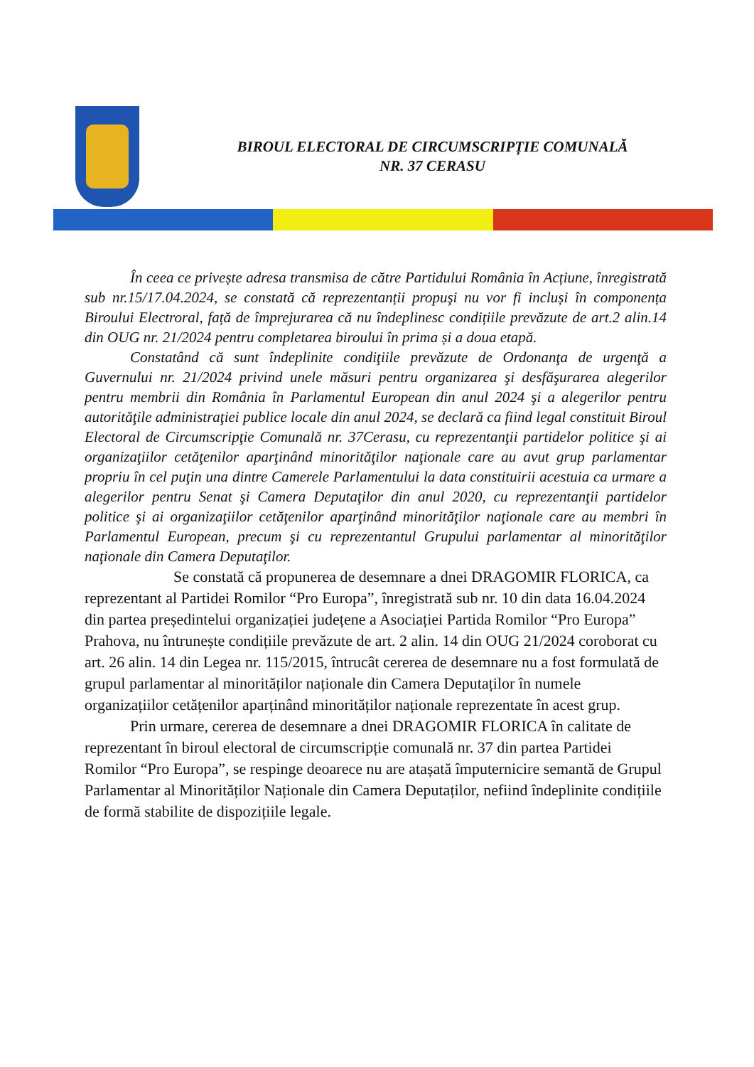BIROUL ELECTORAL DE CIRCUMSCRIPȚIE COMUNALĂ
NR. 37 CERASU
În ceea ce privește adresa transmisa de către Partidului România în Acțiune, înregistrată sub nr.15/17.04.2024, se constată că reprezentanții propuşi nu vor fi incluși în componența Biroului Electroral, față de împrejurarea că nu îndeplinesc condițiile prevăzute de art.2 alin.14 din OUG nr. 21/2024 pentru completarea biroului în prima și a doua etapă.
Constatând că sunt îndeplinite condiţiile prevăzute de Ordonanţa de urgenţă a Guvernului nr. 21/2024 privind unele măsuri pentru organizarea şi desfăşurarea alegerilor pentru membrii din România în Parlamentul European din anul 2024 şi a alegerilor pentru autorităţile administraţiei publice locale din anul 2024, se declară ca fiind legal constituit Biroul Electoral de Circumscripţie Comunală nr. 37Cerasu, cu reprezentanţii partidelor politice şi ai organizaţiilor cetăţenilor aparţinând minorităţilor naţionale care au avut grup parlamentar propriu în cel puţin una dintre Camerele Parlamentului la data constituirii acestuia ca urmare a alegerilor pentru Senat şi Camera Deputaţilor din anul 2020, cu reprezentanţii partidelor politice şi ai organizaţiilor cetăţenilor aparţinând minorităţilor naţionale care au membri în Parlamentul European, precum şi cu reprezentantul Grupului parlamentar al minorităţilor naţionale din Camera Deputaţilor.
Se constată că propunerea de desemnare a dnei DRAGOMIR FLORICA, ca reprezentant al Partidei Romilor “Pro Europa”, înregistrată sub nr. 10 din data 16.04.2024 din partea președintelui organizației județene a Asociației Partida Romilor “Pro Europa” Prahova, nu întrunește condițiile prevăzute de art. 2 alin. 14 din OUG 21/2024 coroborat cu art. 26 alin. 14 din Legea nr. 115/2015, întrucât cererea de desemnare nu a fost formulată de grupul parlamentar al minorităților naționale din Camera Deputaților în numele organizațiilor cetățenilor aparținând minorităților naționale reprezentate în acest grup.
Prin urmare, cererea de desemnare a dnei DRAGOMIR FLORICA în calitate de reprezentant în biroul electoral de circumscripție comunală nr. 37 din partea Partidei Romilor “Pro Europa”, se respinge deoarece nu are atașată împuternicire semantă de Grupul Parlamentar al Minorităților Naționale din Camera Deputaților, nefiind îndeplinite condițiile de formă stabilite de dispozițiile legale.